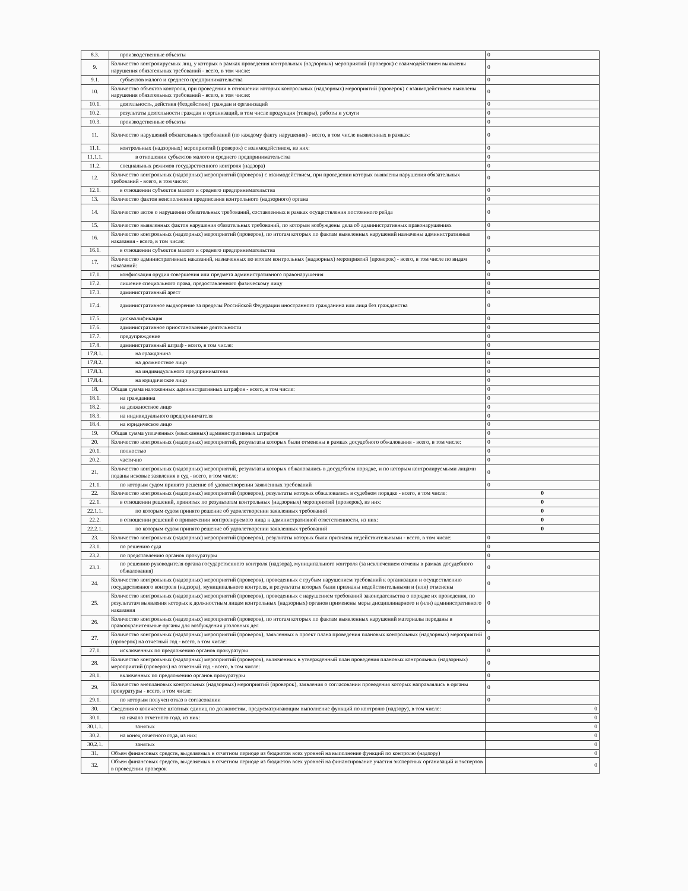| 8.3. | производственные объекты | 0 |
| 9. | Количество контролируемых лиц, у которых в рамках проведения контрольных (надзорных) мероприятий (проверок) с взаимодействием выявлены нарушения обязательных требований - всего, в том числе: | 0 |
| 9.1. | субъектов малого и среднего предпринимательства | 0 |
| 10. | Количество объектов контроля, при проведении в отношении которых контрольных (надзорных) мероприятий (проверок) с взаимодействием выявлены нарушения обязательных требований - всего, в том числе: | 0 |
| 10.1. | деятельность, действия (бездействие) граждан и организаций | 0 |
| 10.2. | результаты деятельности граждан и организаций, в том числе продукция (товары), работы и услуги | 0 |
| 10.3. | производственные объекты | 0 |
| 11. | Количество нарушений обязательных требований (по каждому факту нарушения) - всего, в том числе выявленных в рамках: | 0 |
| 11.1. | контрольных (надзорных) мероприятий (проверок) с взаимодействием, из них: | 0 |
| 11.1.1. | в отношении субъектов малого и среднего предпринимательства | 0 |
| 11.2. | специальных режимов государственного контроля (надзора) | 0 |
| 12. | Количество контрольных (надзорных) мероприятий (проверок) с взаимодействием, при проведении которых выявлены нарушения обязательных требований - всего, в том числе: | 0 |
| 12.1. | в отношении субъектов малого и среднего предпринимательства | 0 |
| 13. | Количество фактов неисполнения предписания контрольного (надзорного) органа | 0 |
| 14. | Количество актов о нарушении обязательных требований, составленных в рамках осуществления постоянного рейда | 0 |
| 15. | Количество выявленных фактов нарушения обязательных требований, по которым возбуждены дела об административных правонарушениях | 0 |
| 16. | Количество контрольных (надзорных) мероприятий (проверок), по итогам которых по фактам выявленных нарушений назначены административные наказания - всего, в том числе: | 0 |
| 16.1. | в отношении субъектов малого и среднего предпринимательства | 0 |
| 17. | Количество административных наказаний, назначенных по итогам контрольных (надзорных) мероприятий (проверок) - всего, в том числе по видам наказаний: | 0 |
| 17.1. | конфискация орудия совершения или предмета административного правонарушения | 0 |
| 17.2. | лишение специального права, предоставленного физическому лицу | 0 |
| 17.3. | административный арест | 0 |
| 17.4. | административное выдворение за пределы Российской Федерации иностранного гражданина или лица без гражданства | 0 |
| 17.5. | дисквалификация | 0 |
| 17.6. | административное приостановление деятельности | 0 |
| 17.7. | предупреждение | 0 |
| 17.8. | административный штраф - всего, в том числе: | 0 |
| 17.8.1. | на гражданина | 0 |
| 17.8.2. | на должностное лицо | 0 |
| 17.8.3. | на индивидуального предпринимателя | 0 |
| 17.8.4. | на юридическое лицо | 0 |
| 18. | Общая сумма наложенных административных штрафов - всего, в том числе: | 0 |
| 18.1. | на гражданина | 0 |
| 18.2. | на должностное лицо | 0 |
| 18.3. | на индивидуального предпринимателя | 0 |
| 18.4. | на юридическое лицо | 0 |
| 19. | Общая сумма уплаченных (взысканных) административных штрафов | 0 |
| 20. | Количество контрольных (надзорных) мероприятий, результаты которых были отменены в рамках досудебного обжалования - всего, в том числе: | 0 |
| 20.1. | полностью | 0 |
| 20.2. | частично | 0 |
| 21. | Количество контрольных (надзорных) мероприятий, результаты которых обжаловались в досудебном порядке, и по которым контролируемыми лицами поданы исковые заявления в суд - всего, в том числе: | 0 |
| 21.1. | по которым судом принято решение об удовлетворении заявленных требований | 0 |
| 22. | Количество контрольных (надзорных) мероприятий (проверок), результаты которых обжаловались в судебном порядке - всего, в том числе: | 0 |
| 22.1. | в отношении решений, принятых по результатам контрольных (надзорных) мероприятий (проверок), из них: | 0 |
| 22.1.1. | по которым судом принято решение об удовлетворении заявленных требований | 0 |
| 22.2. | в отношении решений о привлечении контролируемого лица к административной ответственности, из них: | 0 |
| 22.2.1. | по которым судом принято решение об удовлетворении заявленных требований | 0 |
| 23. | Количество контрольных (надзорных) мероприятий (проверок), результаты которых были признаны недействительными - всего, в том числе: | 0 |
| 23.1. | по решению суда | 0 |
| 23.2. | по представлению органов прокуратуры | 0 |
| 23.3. | по решению руководителя органа государственного контроля (надзора), муниципального контроля (за исключением отмены в рамках досудебного обжалования) | 0 |
| 24. | Количество контрольных (надзорных) мероприятий (проверок), проведенных с грубым нарушением требований к организации и осуществлению государственного контроля (надзора), муниципального контроля, и результаты которых были признаны недействительными и (или) отменены | 0 |
| 25. | Количество контрольных (надзорных) мероприятий (проверок), проведенных с нарушением требований законодательства о порядке их проведения, по результатам выявления которых к должностным лицам контрольных (надзорных) органов применены меры дисциплинарного и (или) административного наказания | 0 |
| 26. | Количество контрольных (надзорных) мероприятий (проверок), по итогам которых по фактам выявленных нарушений материалы переданы в правоохранительные органы для возбуждения уголовных дел | 0 |
| 27. | Количество контрольных (надзорных) мероприятий (проверок), заявленных в проект плана проведения плановых контрольных (надзорных) мероприятий (проверок) на отчетный год - всего, в том числе: | 0 |
| 27.1. | исключенных по предложению органов прокуратуры | 0 |
| 28. | Количество контрольных (надзорных) мероприятий (проверок), включенных в утвержденный план проведения плановых контрольных (надзорных) мероприятий (проверок) на отчетный год - всего, в том числе: | 0 |
| 28.1. | включенных по предложению органов прокуратуры | 0 |
| 29. | Количество внеплановых контрольных (надзорных) мероприятий (проверок), заявления о согласовании проведения которых направлялись в органы прокуратуры - всего, в том числе: | 0 |
| 29.1. | по которым получен отказ в согласовании | 0 |
| 30. | Сведения о количестве штатных единиц по должностям, предусматривающим выполнение функций по контролю (надзору), в том числе: | 0 |
| 30.1. | на начало отчетного года, из них: | 0 |
| 30.1.1. | занятых | 0 |
| 30.2. | на конец отчетного года, из них: | 0 |
| 30.2.1. | занятых | 0 |
| 31. | Объем финансовых средств, выделяемых в отчетном периоде из бюджетов всех уровней на выполнение функций по контролю (надзору) | 0 |
| 32. | Объем финансовых средств, выделяемых в отчетном периоде из бюджетов всех уровней на финансирование участия экспертных организаций и экспертов в проведении проверок | 0 |